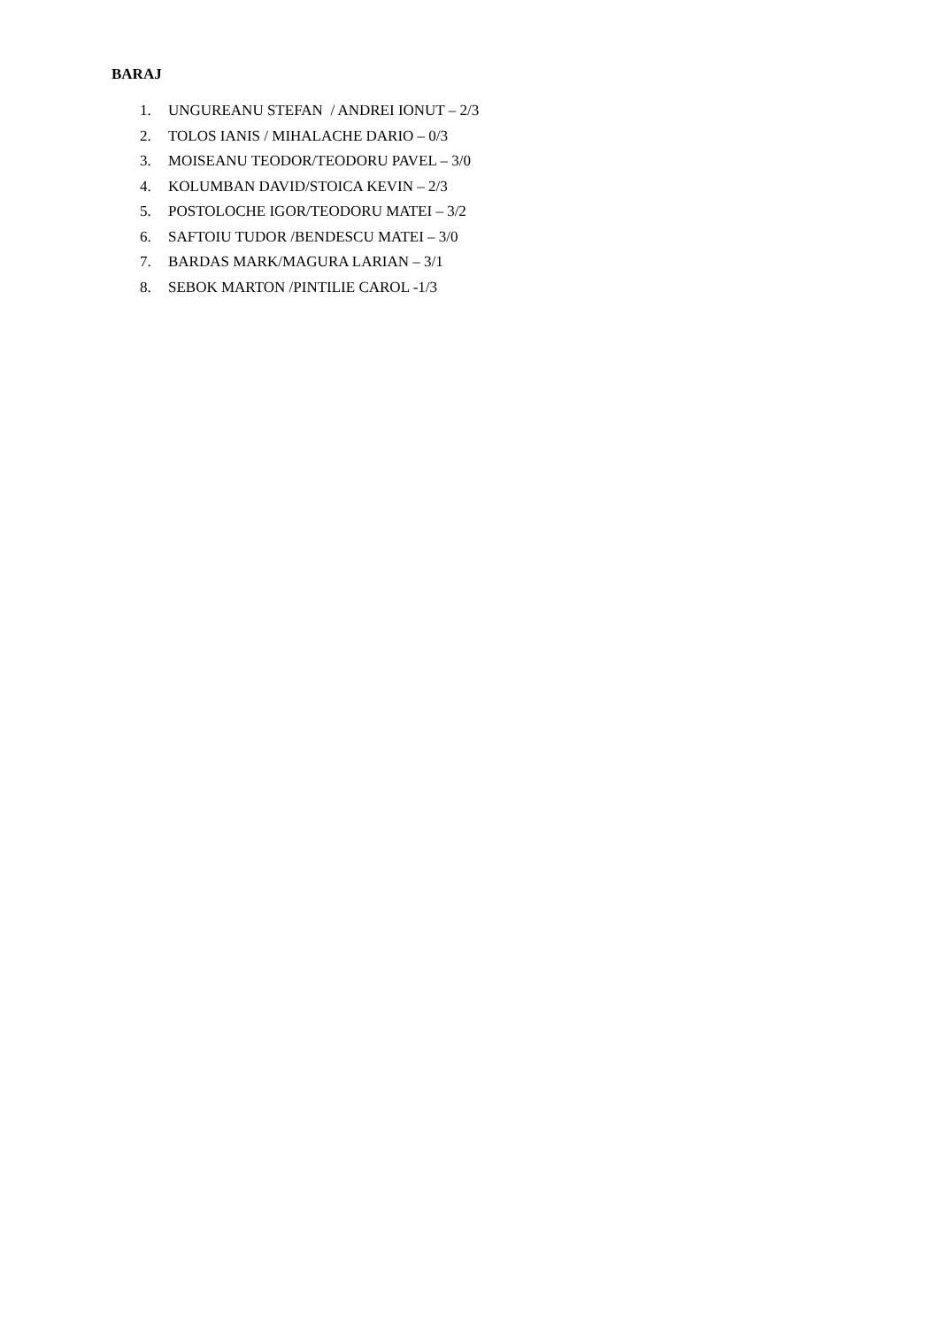BARAJ
1. UNGUREANU STEFAN / ANDREI IONUT – 2/3
2. TOLOS IANIS / MIHALACHE DARIO – 0/3
3. MOISEANU TEODOR/TEODORU PAVEL – 3/0
4. KOLUMBAN DAVID/STOICA KEVIN – 2/3
5. POSTOLOCHE IGOR/TEODORU MATEI – 3/2
6. SAFTOIU TUDOR /BENDESCU MATEI – 3/0
7. BARDAS MARK/MAGURA LARIAN – 3/1
8. SEBOK MARTON /PINTILIE CAROL -1/3